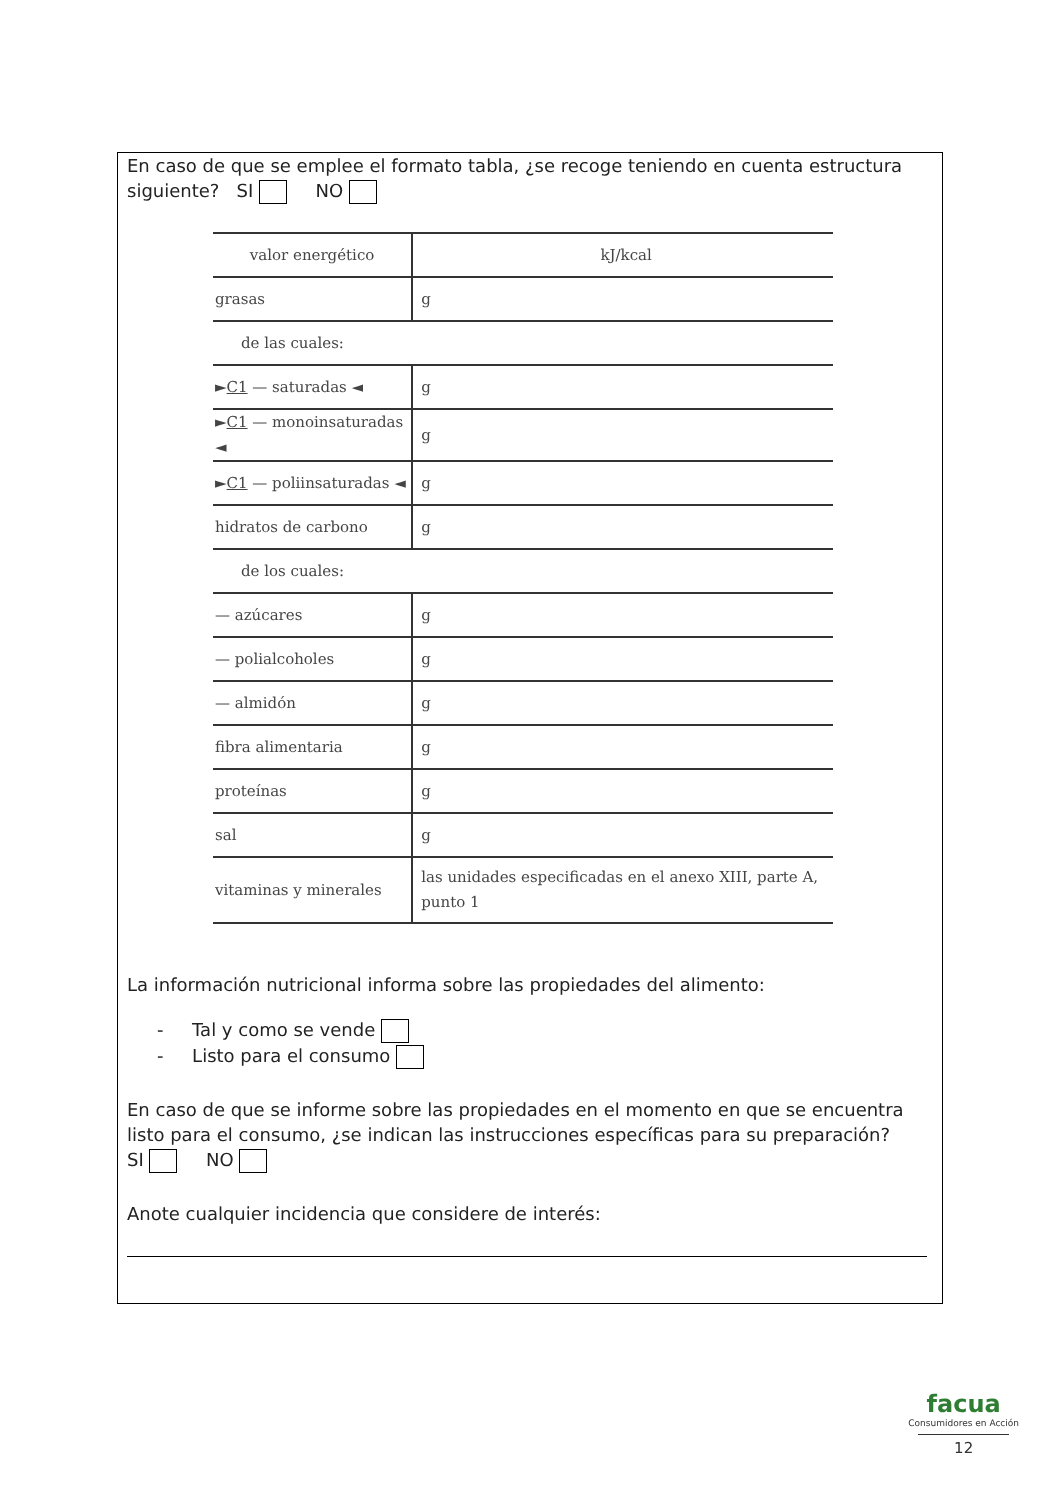En caso de que se emplee el formato tabla, ¿se recoge teniendo en cuenta estructura siguiente? SI NO
| valor energético | kJ/kcal |
| grasas | g |
| de las cuales: | |
| ► C1 — saturadas ◄ | g |
| ► C1 — monoinsaturadas ◄ | g |
| ► C1 — poliinsaturadas ◄ | g |
| hidratos de carbono | g |
| de los cuales: | |
| — azúcares | g |
| — polialcoholes | g |
| — almidón | g |
| fibra alimentaria | g |
| proteínas | g |
| sal | g |
| vitaminas y minerales | las unidades especificadas en el anexo XIII, parte A, punto 1 |
La información nutricional informa sobre las propiedades del alimento:
- Tal y como se vende
- Listo para el consumo
En caso de que se informe sobre las propiedades en el momento en que se encuentra listo para el consumo, ¿se indican las instrucciones específicas para su preparación?
SI NO
Anote cualquier incidencia que considere de interés:
facua
Consumidores en Acción
12